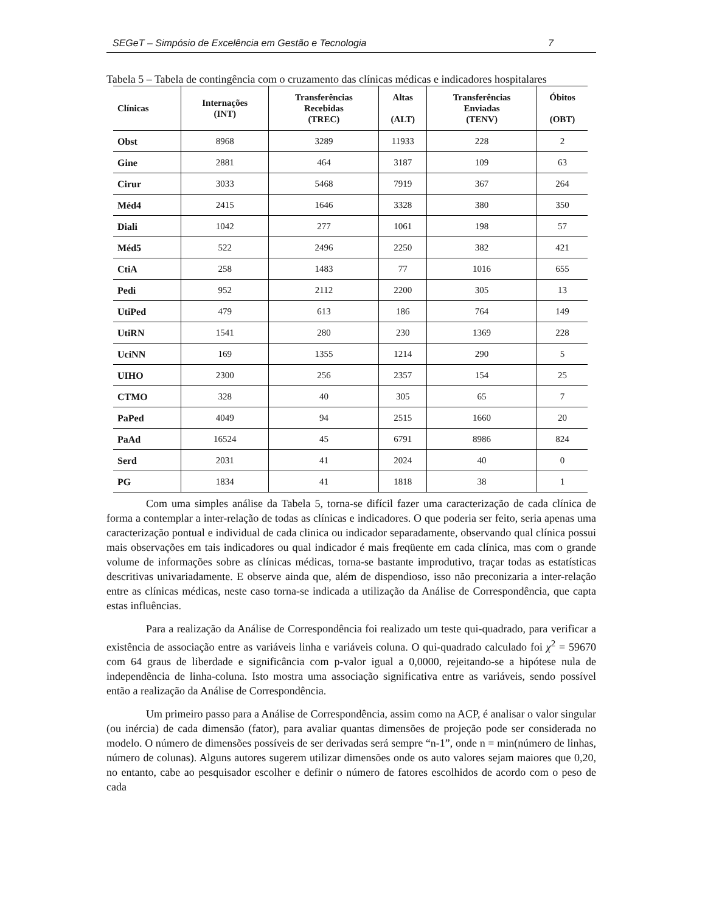SEGeT – Simpósio de Excelência em Gestão e Tecnologia 7
Tabela 5 – Tabela de contingência com o cruzamento das clínicas médicas e indicadores hospitalares
| Clínicas | Internações (INT) | Transferências Recebidas (TREC) | Altas (ALT) | Transferências Enviadas (TENV) | Óbitos (OBT) |
| --- | --- | --- | --- | --- | --- |
| Obst | 8968 | 3289 | 11933 | 228 | 2 |
| Gine | 2881 | 464 | 3187 | 109 | 63 |
| Cirur | 3033 | 5468 | 7919 | 367 | 264 |
| Méd4 | 2415 | 1646 | 3328 | 380 | 350 |
| Diali | 1042 | 277 | 1061 | 198 | 57 |
| Méd5 | 522 | 2496 | 2250 | 382 | 421 |
| CtiA | 258 | 1483 | 77 | 1016 | 655 |
| Pedi | 952 | 2112 | 2200 | 305 | 13 |
| UtiPed | 479 | 613 | 186 | 764 | 149 |
| UtiRN | 1541 | 280 | 230 | 1369 | 228 |
| UciNN | 169 | 1355 | 1214 | 290 | 5 |
| UIHO | 2300 | 256 | 2357 | 154 | 25 |
| CTMO | 328 | 40 | 305 | 65 | 7 |
| PaPed | 4049 | 94 | 2515 | 1660 | 20 |
| PaAd | 16524 | 45 | 6791 | 8986 | 824 |
| Serd | 2031 | 41 | 2024 | 40 | 0 |
| PG | 1834 | 41 | 1818 | 38 | 1 |
Com uma simples análise da Tabela 5, torna-se difícil fazer uma caracterização de cada clínica de forma a contemplar a inter-relação de todas as clínicas e indicadores. O que poderia ser feito, seria apenas uma caracterização pontual e individual de cada clinica ou indicador separadamente, observando qual clínica possui mais observações em tais indicadores ou qual indicador é mais freqüente em cada clínica, mas com o grande volume de informações sobre as clínicas médicas, torna-se bastante improdutivo, traçar todas as estatísticas descritivas univariadamente. E observe ainda que, além de dispendioso, isso não preconizaria a inter-relação entre as clínicas médicas, neste caso torna-se indicada a utilização da Análise de Correspondência, que capta estas influências.
Para a realização da Análise de Correspondência foi realizado um teste qui-quadrado, para verificar a existência de associação entre as variáveis linha e variáveis coluna. O qui-quadrado calculado foi χ<sup>2</sup> = 59670 com 64 graus de liberdade e significância com p-valor igual a 0,0000, rejeitando-se a hipótese nula de independência de linha-coluna. Isto mostra uma associação significativa entre as variáveis, sendo possível então a realização da Análise de Correspondência.
Um primeiro passo para a Análise de Correspondência, assim como na ACP, é analisar o valor singular (ou inércia) de cada dimensão (fator), para avaliar quantas dimensões de projeção pode ser considerada no modelo. O número de dimensões possíveis de ser derivadas será sempre “n-1”, onde n = min(número de linhas, número de colunas). Alguns autores sugerem utilizar dimensões onde os auto valores sejam maiores que 0,20, no entanto, cabe ao pesquisador escolher e definir o número de fatores escolhidos de acordo com o peso de cada